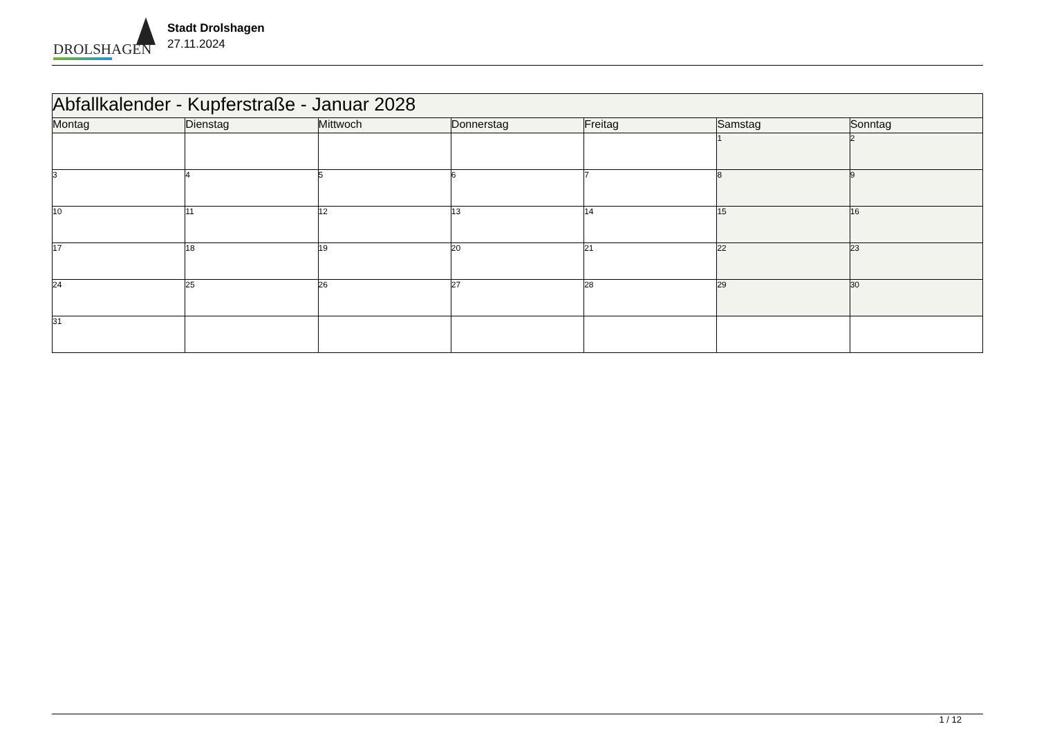DROLSHAGEN
Stadt Drolshagen
27.11.2024
| Abfallkalender - Kupferstraße - Januar 2028 | | | | | | |
| --- | --- | --- | --- | --- | --- | --- |
| Montag | Dienstag | Mittwoch | Donnerstag | Freitag | Samstag | Sonntag |
| | | | | | 1 | 2 |
| 3 | 4 | 5 | 6 | 7 | 8 | 9 |
| 10 | 11 | 12 | 13 | 14 | 15 | 16 |
| 17 | 18 | 19 | 20 | 21 | 22 | 23 |
| 24 | 25 | 26 | 27 | 28 | 29 | 30 |
| 31 | | | | | | |
1 / 12